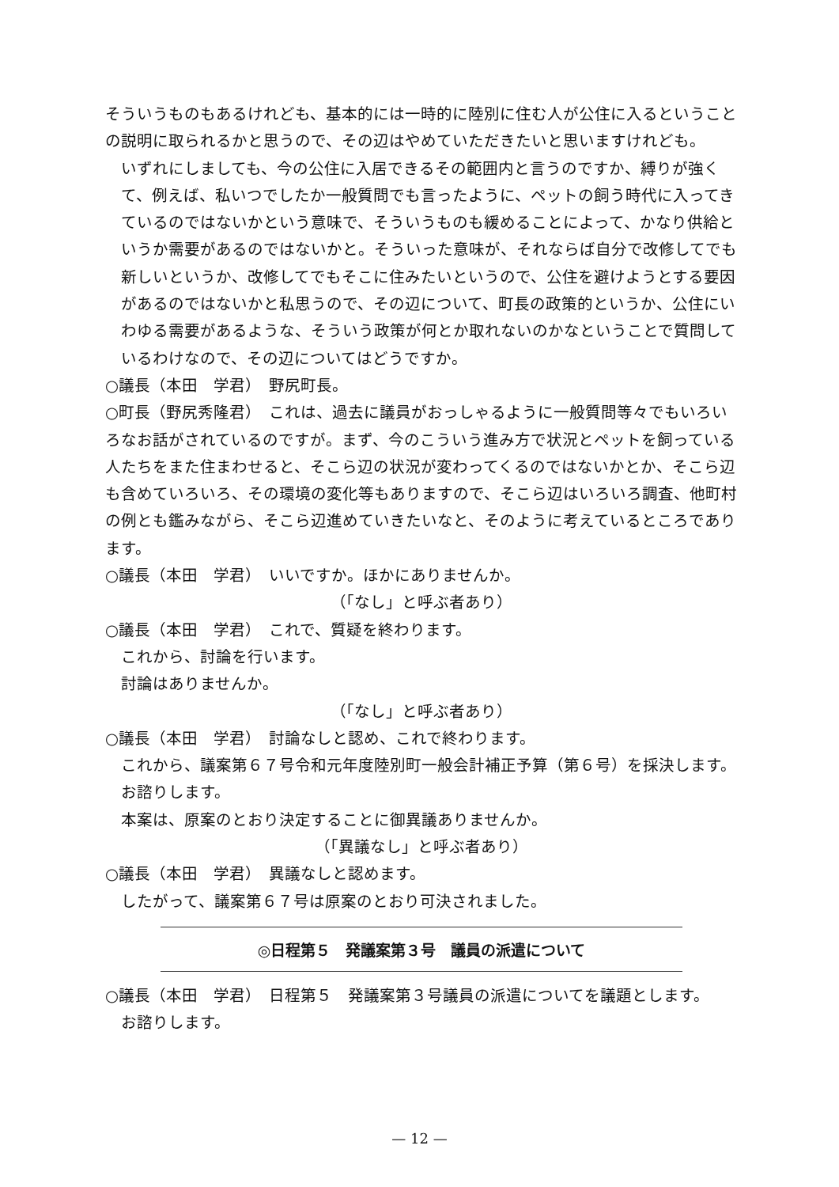そういうものもあるけれども、基本的には一時的に陸別に住む人が公住に入るということの説明に取られるかと思うので、その辺はやめていただきたいと思いますけれども。
いずれにしましても、今の公住に入居できるその範囲内と言うのですか、縛りが強くて、例えば、私いつでしたか一般質問でも言ったように、ペットの飼う時代に入ってきているのではないかという意味で、そういうものも緩めることによって、かなり供給というか需要があるのではないかと。そういった意味が、それならば自分で改修してでも新しいというか、改修してでもそこに住みたいというので、公住を避けようとする要因があるのではないかと私思うので、その辺について、町長の政策的というか、公住にいわゆる需要があるような、そういう政策が何とか取れないのかなということで質問しているわけなので、その辺についてはどうですか。
○議長（本田　学君）　野尻町長。
○町長（野尻秀隆君）　これは、過去に議員がおっしゃるように一般質問等々でもいろいろなお話がされているのですが。まず、今のこういう進み方で状況とペットを飼っている人たちをまた住まわせると、そこら辺の状況が変わってくるのではないかとか、そこら辺も含めていろいろ、その環境の変化等もありますので、そこら辺はいろいろ調査、他町村の例とも鑑みながら、そこら辺進めていきたいなと、そのように考えているところであります。
○議長（本田　学君）　いいですか。ほかにありませんか。
（「なし」と呼ぶ者あり）
○議長（本田　学君）　これで、質疑を終わります。
これから、討論を行います。
討論はありませんか。
（「なし」と呼ぶ者あり）
○議長（本田　学君）　討論なしと認め、これで終わります。
これから、議案第６７号令和元年度陸別町一般会計補正予算（第６号）を採決します。
お諮りします。
本案は、原案のとおり決定することに御異議ありませんか。
（「異議なし」と呼ぶ者あり）
○議長（本田　学君）　異議なしと認めます。
したがって、議案第６７号は原案のとおり可決されました。
◎日程第５　発議案第３号　議員の派遣について
○議長（本田　学君）　日程第５　発議案第３号議員の派遣についてを議題とします。
お諮りします。
— 12 —